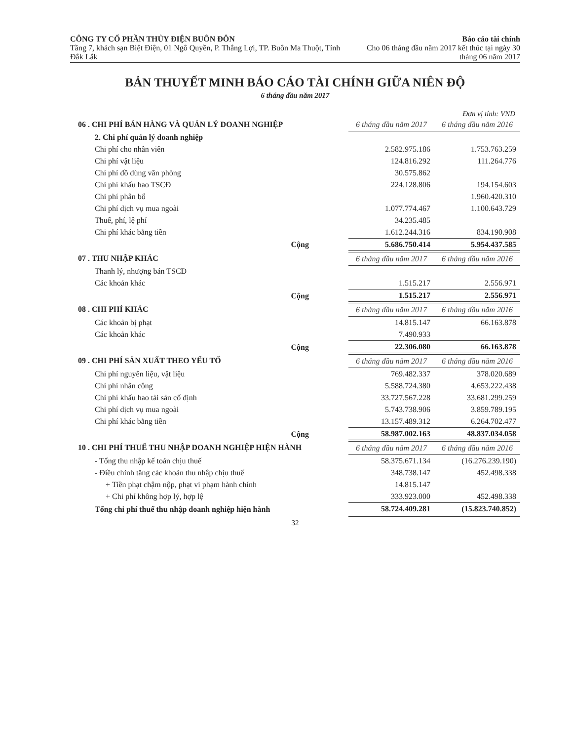CÔNG TY CỔ PHẦN THỦY ĐIỆN BUÔN ĐÔN
Tầng 7, khách sạn Biệt Điện, 01 Ngô Quyền, P. Thắng Lợi, TP. Buôn Ma Thuột, Tỉnh Đắk Lắk
Báo cáo tài chính
Cho 06 tháng đầu năm 2017 kết thúc tại ngày 30 tháng 06 năm 2017
BẢN THUYẾT MINH BÁO CÁO TÀI CHÍNH GIỮA NIÊN ĐỘ
6 tháng đầu năm 2017
Đơn vị tính: VND
| 06 . CHI PHÍ BÁN HÀNG VÀ QUẢN LÝ DOANH NGHIỆP | 6 tháng đầu năm 2017 | 6 tháng đầu năm 2016 |
| 2. Chi phí quản lý doanh nghiệp | | |
| Chi phí cho nhân viên | 2.582.975.186 | 1.753.763.259 |
| Chi phí vật liệu | 124.816.292 | 111.264.776 |
| Chi phí đồ dùng văn phòng | 30.575.862 | |
| Chi phí khấu hao TSCĐ | 224.128.806 | 194.154.603 |
| Chi phí phân bổ | | 1.960.420.310 |
| Chi phí dịch vụ mua ngoài | 1.077.774.467 | 1.100.643.729 |
| Thuế, phí, lệ phí | 34.235.485 | |
| Chi phí khác bằng tiền | 1.612.244.316 | 834.190.908 |
| Cộng | 5.686.750.414 | 5.954.437.585 |
| 07 . THU NHẬP KHÁC | 6 tháng đầu năm 2017 | 6 tháng đầu năm 2016 |
| Thanh lý, nhượng bán TSCĐ | | |
| Các khoản khác | 1.515.217 | 2.556.971 |
| Cộng | 1.515.217 | 2.556.971 |
| 08 . CHI PHÍ KHÁC | 6 tháng đầu năm 2017 | 6 tháng đầu năm 2016 |
| Các khoản bị phạt | 14.815.147 | 66.163.878 |
| Các khoản khác | 7.490.933 | |
| Cộng | 22.306.080 | 66.163.878 |
| 09 . CHI PHÍ SẢN XUẤT THEO YẾU TỐ | 6 tháng đầu năm 2017 | 6 tháng đầu năm 2016 |
| Chi phí nguyên liệu, vật liệu | 769.482.337 | 378.020.689 |
| Chi phí nhân công | 5.588.724.380 | 4.653.222.438 |
| Chi phí khấu hao tài sản cố định | 33.727.567.228 | 33.681.299.259 |
| Chi phí dịch vụ mua ngoài | 5.743.738.906 | 3.859.789.195 |
| Chi phí khác bằng tiền | 13.157.489.312 | 6.264.702.477 |
| Cộng | 58.987.002.163 | 48.837.034.058 |
| 10 . CHI PHÍ THUẾ THU NHẬP DOANH NGHIỆP HIỆN HÀNH | 6 tháng đầu năm 2017 | 6 tháng đầu năm 2016 |
| - Tổng thu nhập kế toán chịu thuế | 58.375.671.134 | (16.276.239.190) |
| - Điều chỉnh tăng các khoản thu nhập chịu thuế | 348.738.147 | 452.498.338 |
| + Tiền phạt chậm nộp, phạt vi phạm hành chính | 14.815.147 | |
| + Chi phí không hợp lý, hợp lệ | 333.923.000 | 452.498.338 |
| Tổng chi phí thuế thu nhập doanh nghiệp hiện hành | 58.724.409.281 | (15.823.740.852) |
32